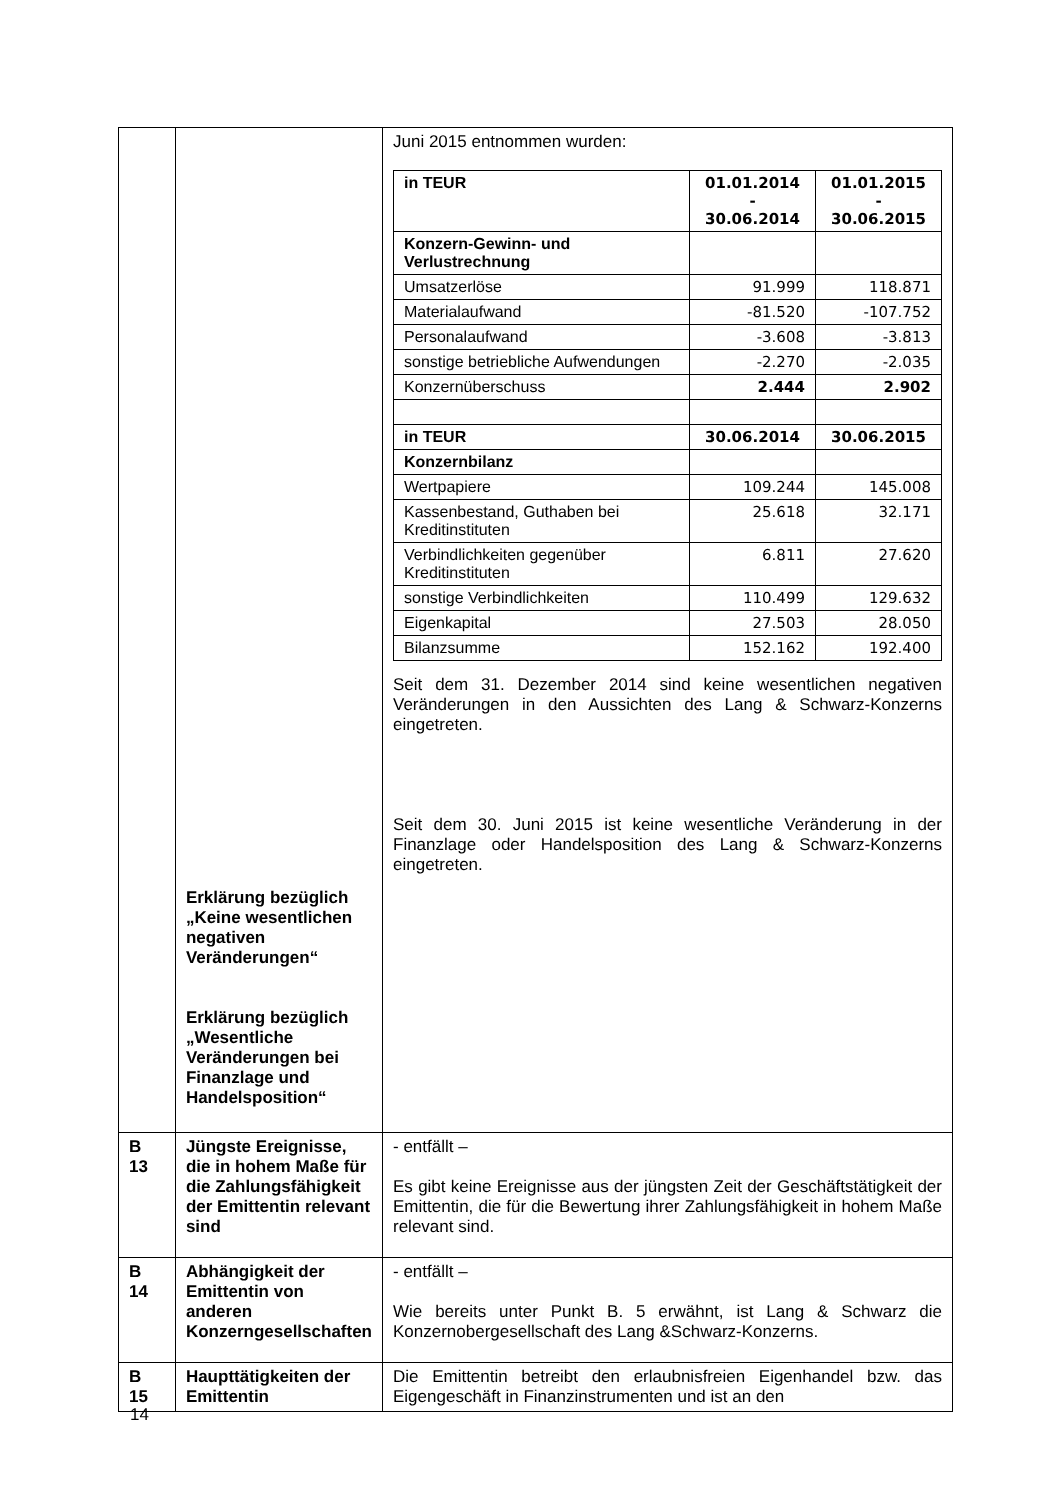| | Erklärung bezüglich „Keine wesentlichen negativen Veränderungen“ Erklärung bezüglich „Wesentliche Veränderungen bei Finanzlage und Handelsposition“ | Juni 2015 entnommen wurden: / in TEUR / 01.01.2014 - 30.06.2014 / 01.01.2015 - 30.06.2015 / / Konzern-Gewinn- und Verlustrechnung / / / / Umsatzerlöse / 91.999 / 118.871 / / Materialaufwand / -81.520 / -107.752 / / Personalaufwand / -3.608 / -3.813 / / sonstige betriebliche Aufwendungen / -2.270 / -2.035 / / Konzernüberschuss / 2.444 / 2.902 / / in TEUR / 30.06.2014 / 30.06.2015 / / Konzernbilanz / / / / Wertpapiere / 109.244 / 145.008 / / Kassenbestand, Guthaben bei Kreditinstituten / 25.618 / 32.171 / / Verbindlichkeiten gegenüber Kreditinstituten / 6.811 / 27.620 / / sonstige Verbindlichkeiten / 110.499 / 129.632 / / Eigenkapital / 27.503 / 28.050 / / Bilanzsumme / 152.162 / 192.400 / Seit dem 31. Dezember 2014 sind keine wesentlichen negativen Veränderungen in den Aussichten des Lang & Schwarz-Konzerns eingetreten. Seit dem 30. Juni 2015 ist keine wesentliche Veränderung in der Finanzlage oder Handelsposition des Lang & Schwarz-Konzerns eingetreten. |
| B 13 | Jüngste Ereignisse, die in hohem Maße für die Zahlungsfähigkeit der Emittentin relevant sind | - entfällt – Es gibt keine Ereignisse aus der jüngsten Zeit der Geschäftstätigkeit der Emittentin, die für die Bewertung ihrer Zahlungsfähigkeit in hohem Maße relevant sind. |
| B 14 | Abhängigkeit der Emittentin von anderen Konzerngesellschaften | - entfällt – Wie bereits unter Punkt B. 5 erwähnt, ist Lang & Schwarz die Konzernobergesellschaft des Lang &Schwarz-Konzerns. |
| B 15 | Haupttätigkeiten der Emittentin | Die Emittentin betreibt den erlaubnisfreien Eigenhandel bzw. das Eigengeschäft in Finanzinstrumenten und ist an den |
14